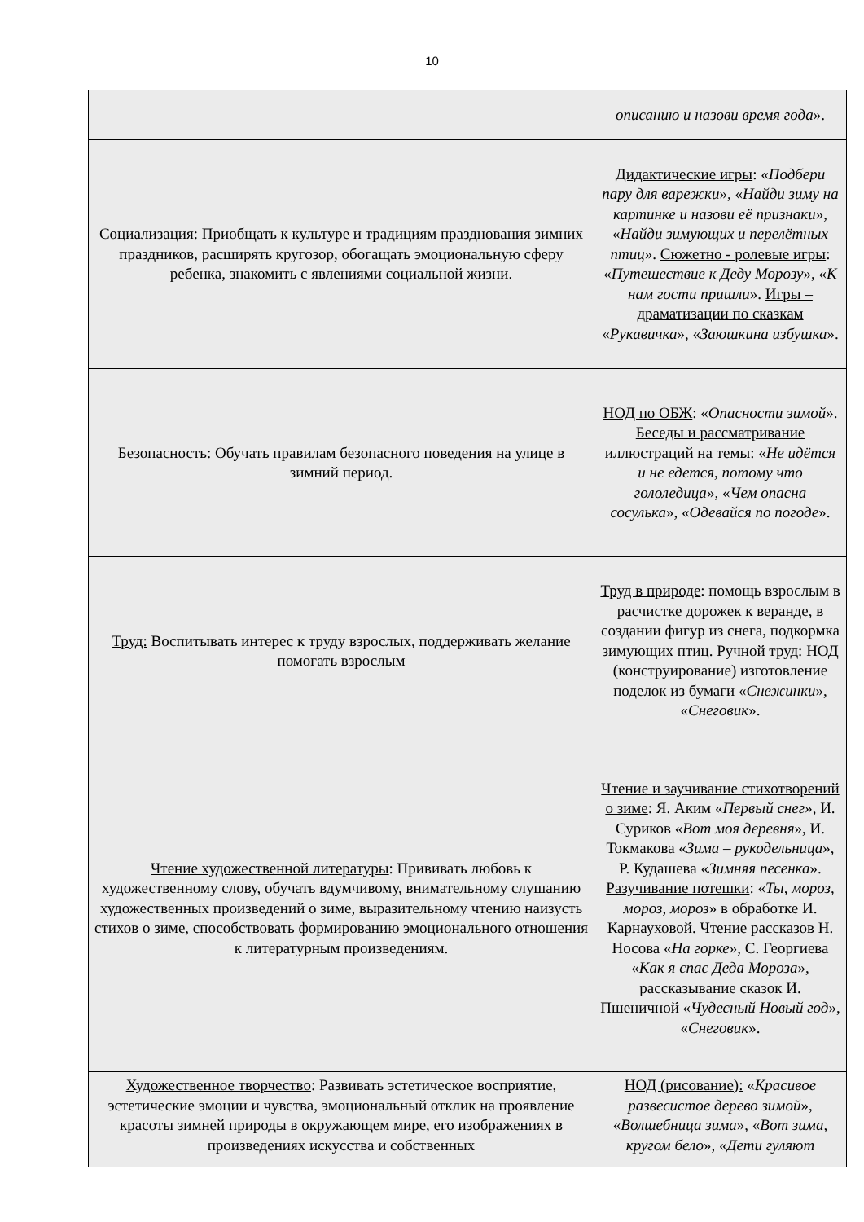10
| | описанию и назови время года ». |
| Социализация: Приобщать к культуре и традициям празднования зимних праздников, расширять кругозор, обогащать эмоциональную сферу ребенка, знакомить с явлениями социальной жизни. | Дидактические игры : « Подбери пару для варежки », « Найди зиму на картинке и назови её признаки », « Найди зимующих и перелётных птиц ». Сюжетно - ролевые игры : « Путешествие к Деду Морозу », « К нам гости пришли ». Игры – драматизации по сказкам « Рукавичка », « Заюшкина избушка ». |
| Безопасность : Обучать правилам безопасного поведения на улице в зимний период. | НОД по ОБЖ : « Опасности зимой ». Беседы и рассматривание иллюстраций на темы: « Не идётся и не едется, потому что гололедица », « Чем опасна сосулька », « Одевайся по погоде ». |
| Труд: Воспитывать интерес к труду взрослых, поддерживать желание помогать взрослым | Труд в природе : помощь взрослым в расчистке дорожек к веранде, в создании фигур из снега, подкормка зимующих птиц. Ручной труд : НОД (конструирование) изготовление поделок из бумаги « Снежинки », « Снеговик ». |
| Чтение художественной литературы : Прививать любовь к художественному слову, обучать вдумчивому, внимательному слушанию художественных произведений о зиме, выразительному чтению наизусть стихов о зиме, способствовать формированию эмоционального отношения к литературным произведениям. | Чтение и заучивание стихотворений о зиме : Я. Аким « Первый снег », И. Суриков « Вот моя деревня », И. Токмакова « Зима – рукодельница », Р. Кудашева « Зимняя песенка ». Разучивание потешки : « Ты, мороз, мороз, мороз » в обработке И. Карнауховой. Чтение рассказов Н. Носова « На горке », С. Георгиева « Как я спас Деда Мороза », рассказывание сказок И. Пшеничной « Чудесный Новый год », « Снеговик ». |
| Художественное творчество : Развивать эстетическое восприятие, эстетические эмоции и чувства, эмоциональный отклик на проявление красоты зимней природы в окружающем мире, его изображениях в произведениях искусства и собственных | НОД (рисование): « Красивое развесистое дерево зимой », « Волшебница зима », « Вот зима, кругом бело », « Дети гуляют |